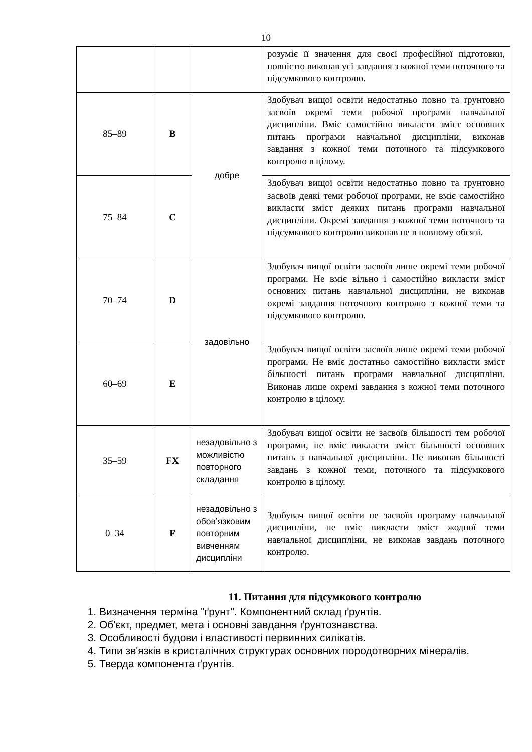10
| | | | розуміє її значення для своєї професійної підготовки, повністю виконав усі завдання з кожної теми поточного та підсумкового контролю. |
| 85–89 | B | добре | Здобувач вищої освіти недостатньо повно та ґрунтовно засвоїв окремі теми робочої програми навчальної дисципліни. Вміє самостійно викласти зміст основних питань програми навчальної дисципліни, виконав завдання з кожної теми поточного та підсумкового контролю в цілому. |
| 75–84 | C | | Здобувач вищої освіти недостатньо повно та ґрунтовно засвоїв деякі теми робочої програми, не вміє самостійно викласти зміст деяких питань програми навчальної дисципліни. Окремі завдання з кожної теми поточного та підсумкового контролю виконав не в повному обсязі. |
| 70–74 | D | задовільно | Здобувач вищої освіти засвоїв лише окремі теми робочої програми. Не вміє вільно і самостійно викласти зміст основних питань навчальної дисципліни, не виконав окремі завдання поточного контролю з кожної теми та підсумкового контролю. |
| 60–69 | E | | Здобувач вищої освіти засвоїв лише окремі теми робочої програми. Не вміє достатньо самостійно викласти зміст більшості питань програми навчальної дисципліни. Виконав лише окремі завдання з кожної теми поточного контролю в цілому. |
| 35–59 | FX | незадовільно з можливістю повторного складання | Здобувач вищої освіти не засвоїв більшості тем робочої програми, не вміє викласти зміст більшості основних питань з навчальної дисципліни. Не виконав більшості завдань з кожної теми, поточного та підсумкового контролю в цілому. |
| 0–34 | F | незадовільно з обов’язковим повторним вивченням дисципліни | Здобувач вищої освіти не засвоїв програму навчальної дисципліни, не вміє викласти зміст жодної теми навчальної дисципліни, не виконав завдань поточного контролю. |
11. Питання для підсумкового контролю
1. Визначення терміна "ґрунт". Компонентний склад ґрунтів.
2. Об'єкт, предмет, мета і основні завдання ґрунтознавства.
3. Особливості будови і властивості первинних силікатів.
4. Типи зв'язків в кристалічних структурах основних породотворних мінералів.
5. Тверда компонента ґрунтів.